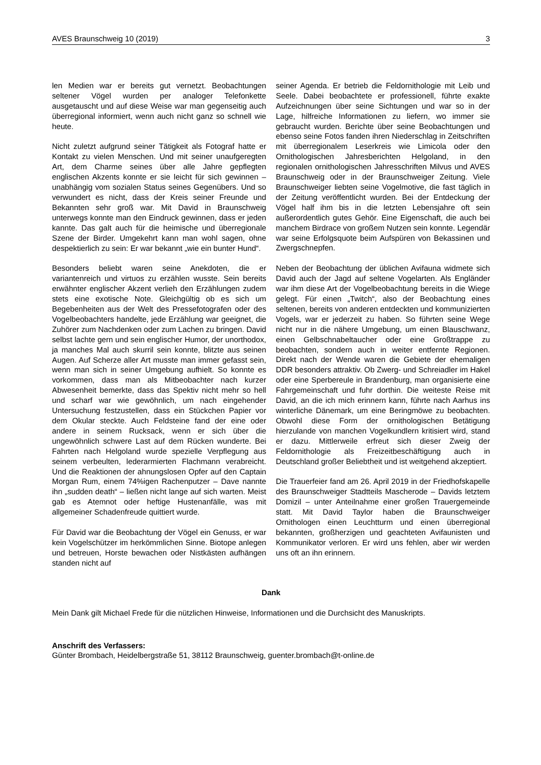AVES Braunschweig 10 (2019) 3
len Medien war er bereits gut vernetzt. Beobachtungen seltener Vögel wurden per analoger Telefonkette ausgetauscht und auf diese Weise war man gegenseitig auch überregional informiert, wenn auch nicht ganz so schnell wie heute.
Nicht zuletzt aufgrund seiner Tätigkeit als Fotograf hatte er Kontakt zu vielen Menschen. Und mit seiner unaufgeregten Art, dem Charme seines über alle Jahre gepflegten englischen Akzents konnte er sie leicht für sich gewinnen – unabhängig vom sozialen Status seines Gegenübers. Und so verwundert es nicht, dass der Kreis seiner Freunde und Bekannten sehr groß war. Mit David in Braunschweig unterwegs konnte man den Eindruck gewinnen, dass er jeden kannte. Das galt auch für die heimische und überregionale Szene der Birder. Umgekehrt kann man wohl sagen, ohne despektierlich zu sein: Er war bekannt „wie ein bunter Hund“.
Besonders beliebt waren seine Anekdoten, die er variantenreich und virtuos zu erzählen wusste. Sein bereits erwähnter englischer Akzent verlieh den Erzählungen zudem stets eine exotische Note. Gleichgültig ob es sich um Begebenheiten aus der Welt des Pressefotografen oder des Vogelbeobachters handelte, jede Erzählung war geeignet, die Zuhörer zum Nachdenken oder zum Lachen zu bringen. David selbst lachte gern und sein englischer Humor, der unorthodox, ja manches Mal auch skurril sein konnte, blitzte aus seinen Augen. Auf Scherze aller Art musste man immer gefasst sein, wenn man sich in seiner Umgebung aufhielt. So konnte es vorkommen, dass man als Mitbeobachter nach kurzer Abwesenheit bemerkte, dass das Spektiv nicht mehr so hell und scharf war wie gewöhnlich, um nach eingehender Untersuchung festzustellen, dass ein Stückchen Papier vor dem Okular steckte. Auch Feldsteine fand der eine oder andere in seinem Rucksack, wenn er sich über die ungewöhnlich schwere Last auf dem Rücken wunderte. Bei Fahrten nach Helgoland wurde spezielle Verpflegung aus seinem verbeulten, lederarmierten Flachmann verabreicht. Und die Reaktionen der ahnungslosen Opfer auf den Captain Morgan Rum, einem 74%igen Rachenputzer – Dave nannte ihn „sudden death“ – ließen nicht lange auf sich warten. Meist gab es Atemnot oder heftige Hustenanfälle, was mit allgemeiner Schadenfreude quittiert wurde.
Für David war die Beobachtung der Vögel ein Genuss, er war kein Vogelschützer im herkömmlichen Sinne. Biotope anlegen und betreuen, Horste bewachen oder Nistkästen aufhängen standen nicht auf
seiner Agenda. Er betrieb die Feldornithologie mit Leib und Seele. Dabei beobachtete er professionell, führte exakte Aufzeichnungen über seine Sichtungen und war so in der Lage, hilfreiche Informationen zu liefern, wo immer sie gebraucht wurden. Berichte über seine Beobachtungen und ebenso seine Fotos fanden ihren Niederschlag in Zeitschriften mit überregionalem Leserkreis wie Limicola oder den Ornithologischen Jahresberichten Helgoland, in den regionalen ornithologischen Jahresschriften Milvus und AVES Braunschweig oder in der Braunschweiger Zeitung. Viele Braunschweiger liebten seine Vogelmotive, die fast täglich in der Zeitung veröffentlicht wurden. Bei der Entdeckung der Vögel half ihm bis in die letzten Lebensjahre oft sein außerordentlich gutes Gehör. Eine Eigenschaft, die auch bei manchem Birdrace von großem Nutzen sein konnte. Legendär war seine Erfolgsquote beim Aufspüren von Bekassinen und Zwergschnepfen.
Neben der Beobachtung der üblichen Avifauna widmete sich David auch der Jagd auf seltene Vogelarten. Als Engländer war ihm diese Art der Vogelbeobachtung bereits in die Wiege gelegt. Für einen „Twitch“, also der Beobachtung eines seltenen, bereits von anderen entdeckten und kommunizierten Vogels, war er jederzeit zu haben. So führten seine Wege nicht nur in die nähere Umgebung, um einen Blauschwanz, einen Gelbschnabeltaucher oder eine Großtrappe zu beobachten, sondern auch in weiter entfernte Regionen. Direkt nach der Wende waren die Gebiete der ehemaligen DDR besonders attraktiv. Ob Zwerg- und Schreiadler im Hakel oder eine Sperbereule in Brandenburg, man organisierte eine Fahrgemeinschaft und fuhr dorthin. Die weiteste Reise mit David, an die ich mich erinnern kann, führte nach Aarhus ins winterliche Dänemark, um eine Beringmöwe zu beobachten. Obwohl diese Form der ornithologischen Betätigung hierzulande von manchen Vogelkundlern kritisiert wird, stand er dazu. Mittlerweile erfreut sich dieser Zweig der Feldornithologie als Freizeitbeschäftigung auch in Deutschland großer Beliebtheit und ist weitgehend akzeptiert.
Die Trauerfeier fand am 26. April 2019 in der Friedhofskapelle des Braunschweiger Stadtteils Mascherode – Davids letztem Domizil – unter Anteilnahme einer großen Trauergemeinde statt. Mit David Taylor haben die Braunschweiger Ornithologen einen Leuchtturm und einen überregional bekannten, großherzigen und geachteten Avifaunisten und Kommunikator verloren. Er wird uns fehlen, aber wir werden uns oft an ihn erinnern.
Dank
Mein Dank gilt Michael Frede für die nützlichen Hinweise, Informationen und die Durchsicht des Manuskripts.
Anschrift des Verfassers:
Günter Brombach, Heidelbergstraße 51, 38112 Braunschweig, guenter.brombach@t-online.de